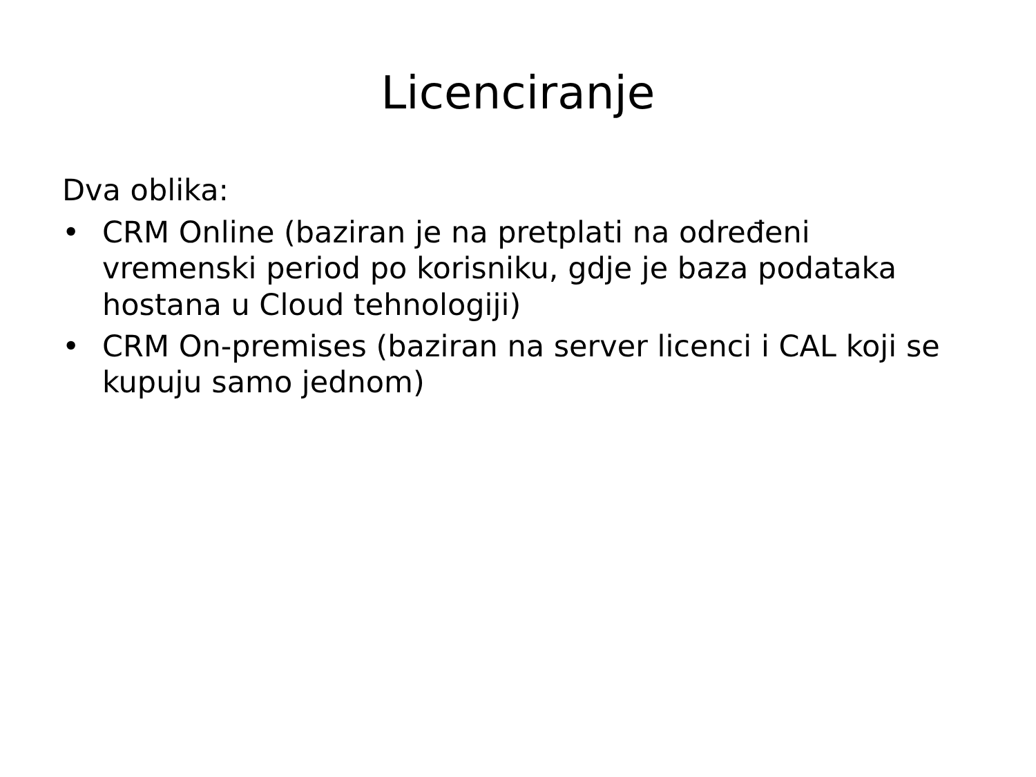Licenciranje
Dva oblika:
• CRM Online (baziran je na pretplati na određeni vremenski period po korisniku, gdje je baza podataka hostana u Cloud tehnologiji)
• CRM On-premises (baziran na server licenci i CAL koji se kupuju samo jednom)